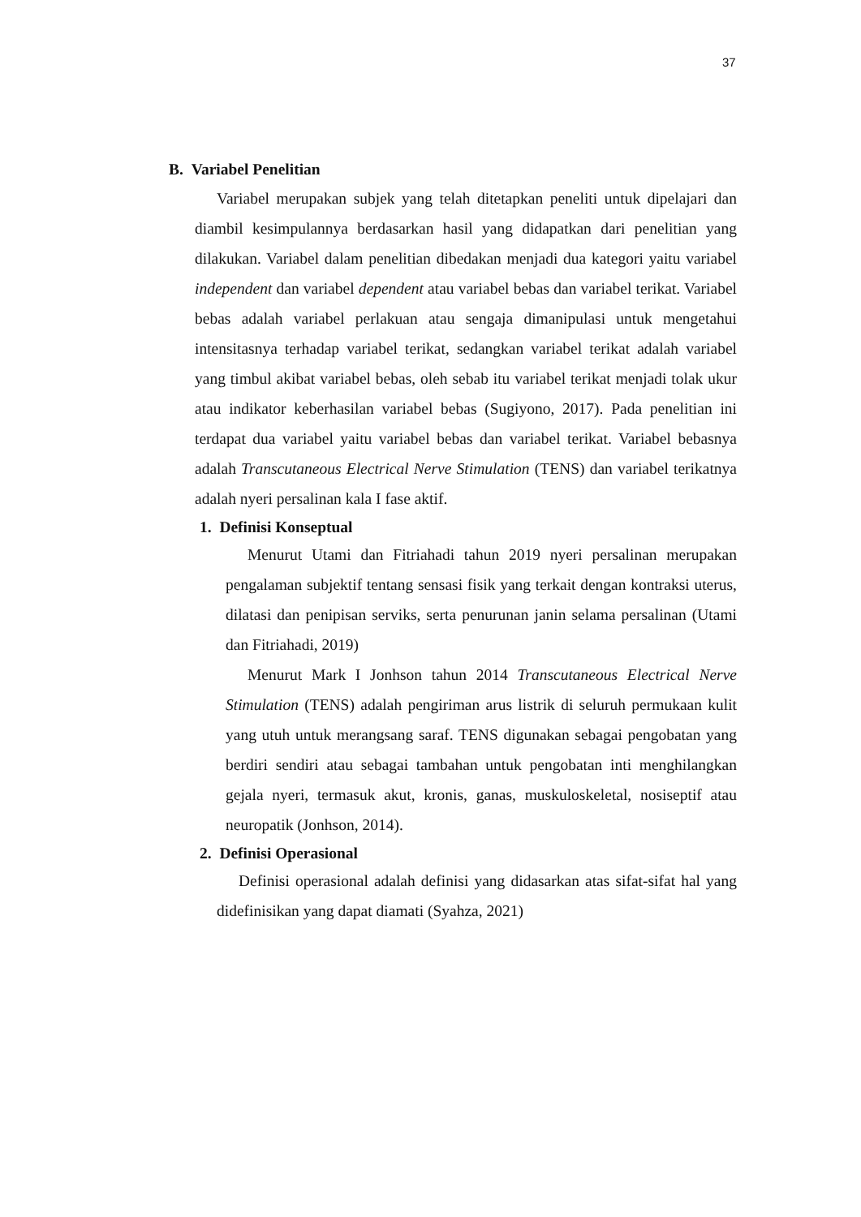37
B. Variabel Penelitian
Variabel merupakan subjek yang telah ditetapkan peneliti untuk dipelajari dan diambil kesimpulannya berdasarkan hasil yang didapatkan dari penelitian yang dilakukan. Variabel dalam penelitian dibedakan menjadi dua kategori yaitu variabel independent dan variabel dependent atau variabel bebas dan variabel terikat. Variabel bebas adalah variabel perlakuan atau sengaja dimanipulasi untuk mengetahui intensitasnya terhadap variabel terikat, sedangkan variabel terikat adalah variabel yang timbul akibat variabel bebas, oleh sebab itu variabel terikat menjadi tolak ukur atau indikator keberhasilan variabel bebas (Sugiyono, 2017). Pada penelitian ini terdapat dua variabel yaitu variabel bebas dan variabel terikat. Variabel bebasnya adalah Transcutaneous Electrical Nerve Stimulation (TENS) dan variabel terikatnya adalah nyeri persalinan kala I fase aktif.
1. Definisi Konseptual
Menurut Utami dan Fitriahadi tahun 2019 nyeri persalinan merupakan pengalaman subjektif tentang sensasi fisik yang terkait dengan kontraksi uterus, dilatasi dan penipisan serviks, serta penurunan janin selama persalinan (Utami dan Fitriahadi, 2019)
Menurut Mark I Jonhson tahun 2014 Transcutaneous Electrical Nerve Stimulation (TENS) adalah pengiriman arus listrik di seluruh permukaan kulit yang utuh untuk merangsang saraf. TENS digunakan sebagai pengobatan yang berdiri sendiri atau sebagai tambahan untuk pengobatan inti menghilangkan gejala nyeri, termasuk akut, kronis, ganas, muskuloskeletal, nosiseptif atau neuropatik (Jonhson, 2014).
2. Definisi Operasional
Definisi operasional adalah definisi yang didasarkan atas sifat-sifat hal yang didefinisikan yang dapat diamati (Syahza, 2021)